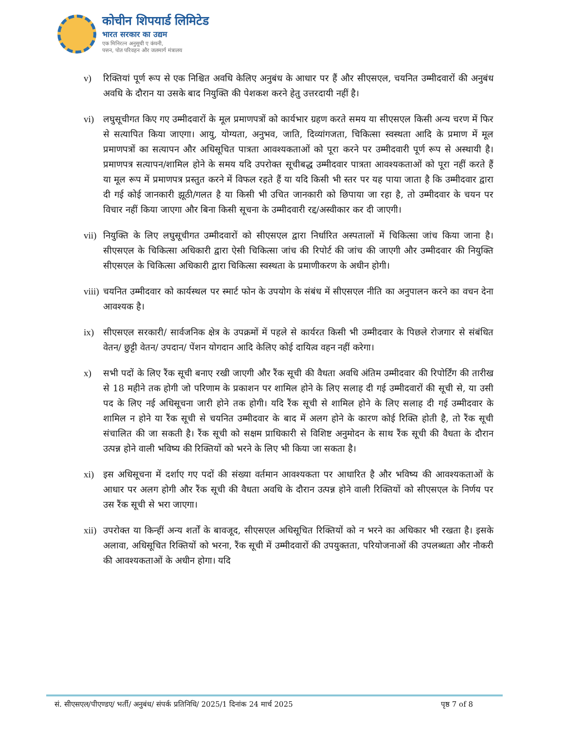कोचीन शिपयार्ड लिमिटेड
भारत सरकार का उद्यम
एक मिनिरत्न अनुसूची ए कंपनी,
पत्तन, पोत परिवहन और जलमार्ग मंत्रालय
v) रिक्तियां पूर्ण रूप से एक निश्चित अवधि केलिए अनुबंध के आधार पर हैं और सीएसएल, चयनित उम्मीदवारों की अनुबंध अवधि के दौरान या उसके बाद नियुक्ति की पेशकश करने हेतु उत्तरदायी नहीं है।
vi) लघुसूचीगत किए गए उम्मीदवारों के मूल प्रमाणपत्रों को कार्यभार ग्रहण करते समय या सीएसएल किसी अन्य चरण में फिर से सत्यापित किया जाएगा। आयु, योग्यता, अनुभव, जाति, दिव्यांगजता, चिकित्सा स्वस्थता आदि के प्रमाण में मूल प्रमाणपत्रों का सत्यापन और अधिसूचित पात्रता आवश्यकताओं को पूरा करने पर उम्मीदवारी पूर्ण रूप से अस्थायी है। प्रमाणपत्र सत्यापन/शामिल होने के समय यदि उपरोक्त सूचीबद्ध उम्मीदवार पात्रता आवश्यकताओं को पूरा नहीं करते हैं या मूल रूप में प्रमाणपत्र प्रस्तुत करने में विफल रहते हैं या यदि किसी भी स्तर पर यह पाया जाता है कि उम्मीदवार द्वारा दी गई कोई जानकारी झूठी/गलत है या किसी भी उचित जानकारी को छिपाया जा रहा है, तो उम्मीदवार के चयन पर विचार नहीं किया जाएगा और बिना किसी सूचना के उम्मीदवारी रद्द/अस्वीकार कर दी जाएगी।
vii)
नियुक्ति के लिए लघुसूचीगत उम्मीदवारों को सीएसएल द्वारा निर्धारित अस्पतालों में चिकित्सा जांच किया जाना है। सीएसएल के चिकित्सा अधिकारी द्वारा ऐसी चिकित्सा जांच की रिपोर्ट की जांच की जाएगी और उम्मीदवार की नियुक्ति सीएसएल के चिकित्सा अधिकारी द्वारा चिकित्सा स्वस्थता के प्रमाणीकरण के अधीन होगी।
viii)
चयनित उम्मीदवार को कार्यस्थल पर स्मार्ट फोन के उपयोग के संबंध में सीएसएल नीति का अनुपालन करने का वचन देना आवश्यक है।
ix) सीएसएल सरकारी/ सार्वजनिक क्षेत्र के उपक्रमों में पहले से कार्यरत किसी भी उम्मीदवार के पिछले रोजगार से संबंधित वेतन/ छुट्टी वेतन/ उपदान/ पेंशन योगदान आदि केलिए कोई दायित्व वहन नहीं करेगा।
x) सभी पदों के लिए रैंक सूची बनाए रखी जाएगी और रैंक सूची की वैधता अवधि अंतिम उम्मीदवार की रिपोर्टिंग की तारीख से 18 महीने तक होगी जो परिणाम के प्रकाशन पर शामिल होने के लिए सलाह दी गई उम्मीदवारों की सूची से, या उसी पद के लिए नई अधिसूचना जारी होने तक होगी। यदि रैंक सूची से शामिल होने के लिए सलाह दी गई उम्मीदवार के शामिल न होने या रैंक सूची से चयनित उम्मीदवार के बाद में अलग होने के कारण कोई रिक्ति होती है, तो रैंक सूची संचालित की जा सकती है। रैंक सूची को सक्षम प्राधिकारी से विशिष्ट अनुमोदन के साथ रैंक सूची की वैधता के दौरान उत्पन्न होने वाली भविष्य की रिक्तियों को भरने के लिए भी किया जा सकता है।
xi) इस अधिसूचना में दर्शाए गए पदों की संख्या वर्तमान आवश्यकता पर आधारित है और भविष्य की आवश्यकताओं के आधार पर अलग होगी और रैंक सूची की वैधता अवधि के दौरान उत्पन्न होने वाली रिक्तियों को सीएसएल के निर्णय पर उस रैंक सूची से भरा जाएगा।
xii)
उपरोक्त या किन्हीं अन्य शर्तों के बावजूद, सीएसएल अधिसूचित रिक्तियों को न भरने का अधिकार भी रखता है। इसके अलावा, अधिसूचित रिक्तियों को भरना, रैंक सूची में उम्मीदवारों की उपयुक्तता, परियोजनाओं की उपलब्धता और नौकरी की आवश्यकताओं के अधीन होगा। यदि
सं. सीएसएल/पीएण्डए/ भर्ती/ अनुबंध/ संपर्क प्रतिनिधि/ 2025/1 दिनांक 24 मार्च 2025 पृष्ठ 7 of 8